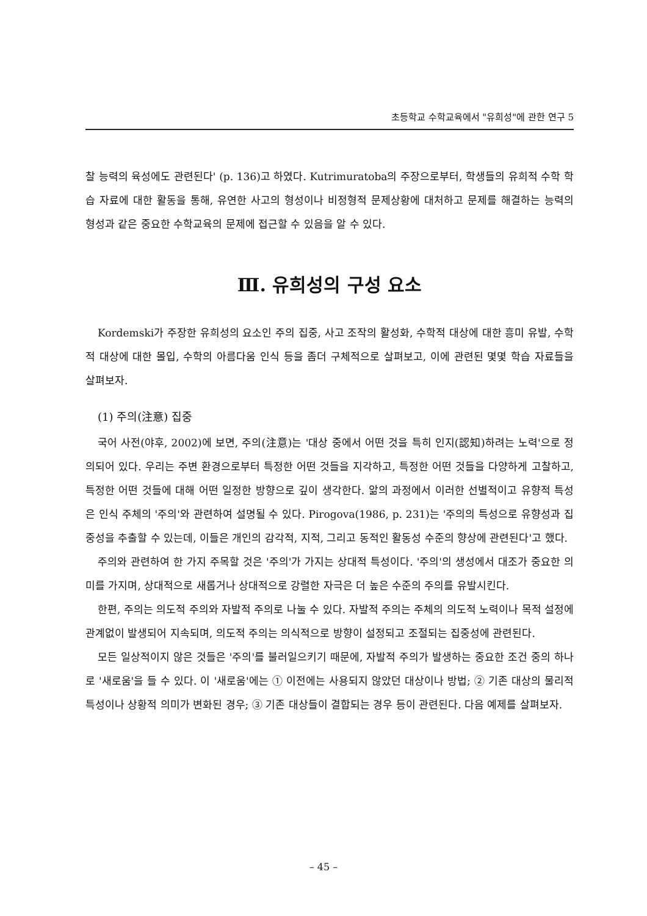초등학교 수학교육에서 "유희성"에 관한 연구 5
찰 능력의 육성에도 관련된다' (p. 136)고 하였다. Kutrimuratoba의 주장으로부터, 학생들의 유희적 수학 학습 자료에 대한 활동을 통해, 유연한 사고의 형성이나 비정형적 문제상황에 대처하고 문제를 해결하는 능력의 형성과 같은 중요한 수학교육의 문제에 접근할 수 있음을 알 수 있다.
Ⅲ. 유희성의 구성 요소
Kordemski가 주장한 유희성의 요소인 주의 집중, 사고 조작의 활성화, 수학적 대상에 대한 흥미 유발, 수학적 대상에 대한 몰입, 수학의 아름다움 인식 등을 좀더 구체적으로 살펴보고, 이에 관련된 몇몇 학습 자료들을 살펴보자.
(1) 주의(注意) 집중
국어 사전(야후, 2002)에 보면, 주의(注意)는 '대상 중에서 어떤 것을 특히 인지(認知)하려는 노력'으로 정의되어 있다. 우리는 주변 환경으로부터 특정한 어떤 것들을 지각하고, 특정한 어떤 것들을 다양하게 고찰하고, 특정한 어떤 것들에 대해 어떤 일정한 방향으로 깊이 생각한다. 앎의 과정에서 이러한 선별적이고 유향적 특성은 인식 주체의 '주의'와 관련하여 설명될 수 있다. Pirogova(1986, p. 231)는 '주의의 특성으로 유향성과 집중성을 추출할 수 있는데, 이들은 개인의 감각적, 지적, 그리고 동적인 활동성 수준의 향상에 관련된다'고 했다.
주의와 관련하여 한 가지 주목할 것은 '주의'가 가지는 상대적 특성이다. '주의'의 생성에서 대조가 중요한 의미를 가지며, 상대적으로 새롭거나 상대적으로 강렬한 자극은 더 높은 수준의 주의를 유발시킨다.
한편, 주의는 의도적 주의와 자발적 주의로 나눌 수 있다. 자발적 주의는 주체의 의도적 노력이나 목적 설정에 관계없이 발생되어 지속되며, 의도적 주의는 의식적으로 방향이 설정되고 조절되는 집중성에 관련된다.
모든 일상적이지 않은 것들은 '주의'를 불러일으키기 때문에, 자발적 주의가 발생하는 중요한 조건 중의 하나로 '새로움'을 들 수 있다. 이 '새로움'에는 ① 이전에는 사용되지 않았던 대상이나 방법; ② 기존 대상의 물리적 특성이나 상황적 의미가 변화된 경우; ③ 기존 대상들이 결합되는 경우 등이 관련된다. 다음 예제를 살펴보자.
– 45 –